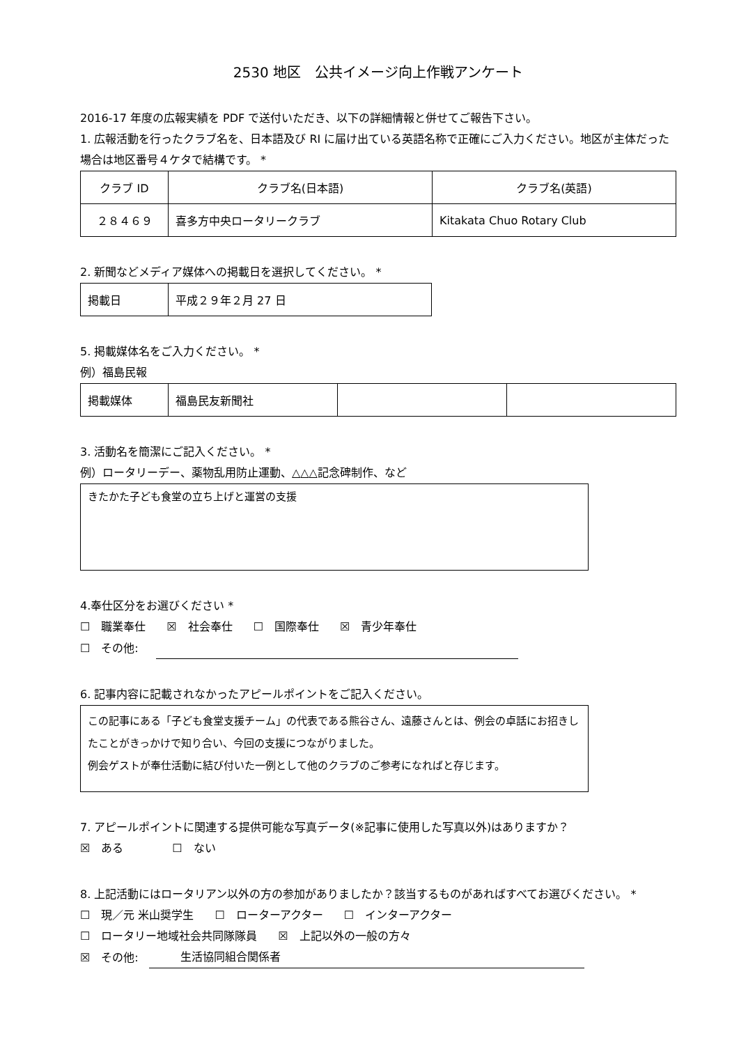2530 地区　公共イメージ向上作戦アンケート
2016-17 年度の広報実績を PDF で送付いただき、以下の詳細情報と併せてご報告下さい。
1. 広報活動を行ったクラブ名を、日本語及び RI に届け出ている英語名称で正確にご入力ください。地区が主体だった場合は地区番号４ケタで結構です。 *
| クラブ ID | クラブ名(日本語) | クラブ名(英語) |
| ２８４６９ | 喜多方中央ロータリークラブ | Kitakata Chuo Rotary Club |
2. 新聞などメディア媒体への掲載日を選択してください。 *
| 掲載日 | 平成２９年２月 27 日 |
5. 掲載媒体名をご入力ください。 *
例）福島民報
| 掲載媒体 | 福島民友新聞社 | | |
3. 活動名を簡潔にご記入ください。 *
例）ロータリーデー、薬物乱用防止運動、△△△記念碑制作、など
きたかた子ども食堂の立ち上げと運営の支援
4.奉仕区分をお選びください *
☐　職業奉仕 ☒　社会奉仕 ☐　国際奉仕 ☒　青少年奉仕
☐　その他:
6. 記事内容に記載されなかったアピールポイントをご記入ください。
この記事にある「子ども食堂支援チーム」の代表である熊谷さん、遠藤さんとは、例会の卓話にお招きしたことがきっかけで知り合い、今回の支援につながりました。
例会ゲストが奉仕活動に結び付いた一例として他のクラブのご参考になればと存じます。
7. アピールポイントに関連する提供可能な写真データ(※記事に使用した写真以外)はありますか？
☒　ある ☐　ない
8. 上記活動にはロータリアン以外の方の参加がありましたか？該当するものがあればすべてお選びください。 *
☐　現／元 米山奨学生 ☐　ローターアクター ☐　インターアクター
☐　ロータリー地域社会共同隊隊員 ☒　上記以外の一般の方々
☒　その他: 生活協同組合関係者